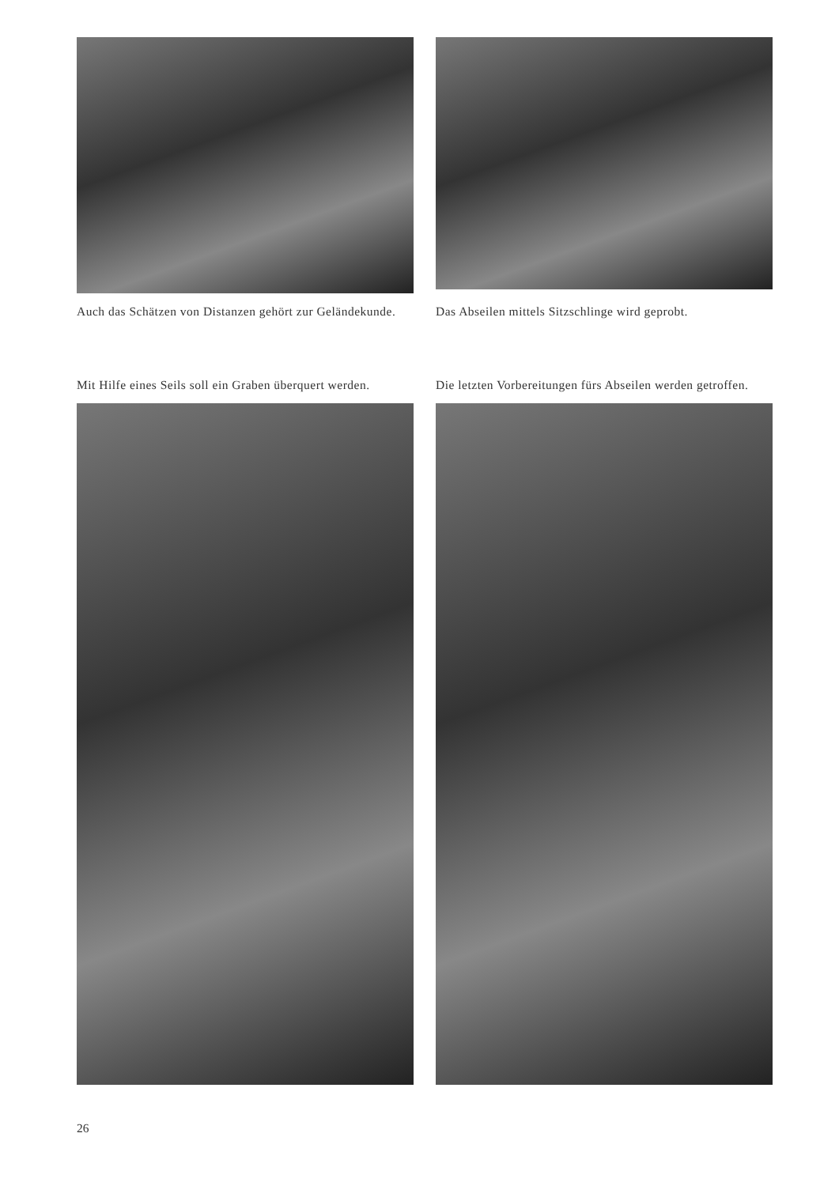Auch das Schätzen von Distanzen gehört zur Geländekunde.
Das Abseilen mittels Sitzschlinge wird geprobt.
Mit Hilfe eines Seils soll ein Graben überquert werden.
Die letzten Vorbereitungen fürs Abseilen werden getroffen.
26